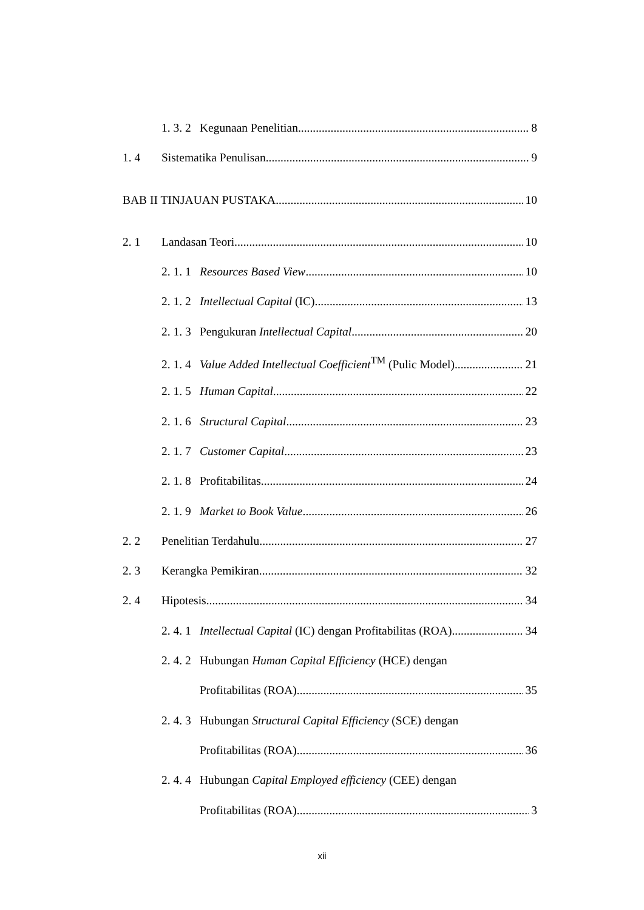1. 3. 2 Kegunaan Penelitian 8
1. 4 Sistematika Penulisan 9
BAB II TINJAUAN PUSTAKA 10
2. 1 Landasan Teori 10
2. 1. 1 Resources Based View 10
2. 1. 2 Intellectual Capital (IC) 13
2. 1. 3 Pengukuran Intellectual Capital 20
2. 1. 4 Value Added Intellectual Coefficient<sup>TM</sup> (Pulic Model) 21
2. 1. 5 Human Capital 22
2. 1. 6 Structural Capital 23
2. 1. 7 Customer Capital 23
2. 1. 8 Profitabilitas 24
2. 1. 9 Market to Book Value 26
2. 2 Penelitian Terdahulu 27
2. 3 Kerangka Pemikiran 32
2. 4 Hipotesis 34
2. 4. 1 Intellectual Capital (IC) dengan Profitabilitas (ROA) 34
2. 4. 2 Hubungan Human Capital Efficiency (HCE) dengan
Profitabilitas (ROA) 35
2. 4. 3 Hubungan Structural Capital Efficiency (SCE) dengan
Profitabilitas (ROA) 36
2. 4. 4 Hubungan Capital Employed efficiency (CEE) dengan
Profitabilitas (ROA) 3
xii